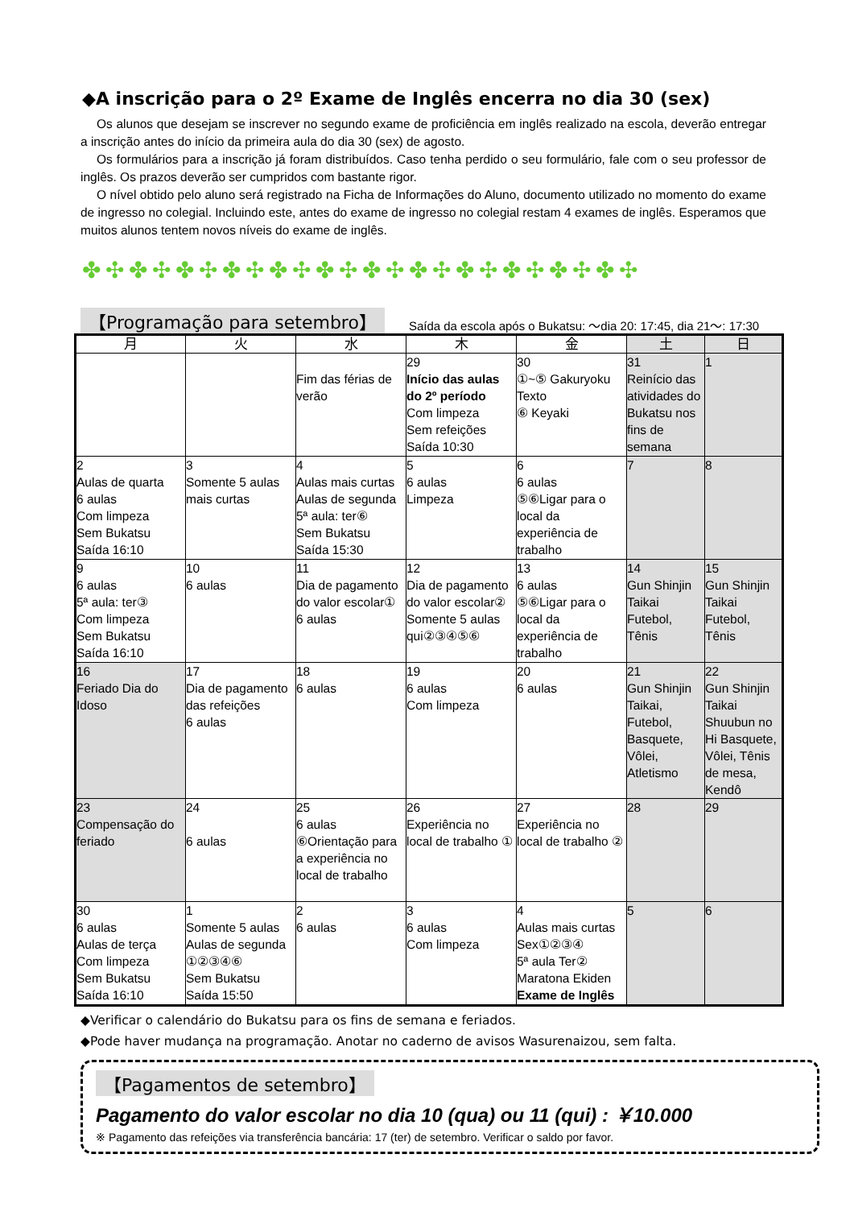◆A inscrição para o 2º Exame de Inglês encerra no dia 30 (sex)
Os alunos que desejam se inscrever no segundo exame de proficiência em inglês realizado na escola, deverão entregar a inscrição antes do início da primeira aula do dia 30 (sex) de agosto.
Os formulários para a inscrição já foram distribuídos. Caso tenha perdido o seu formulário, fale com o seu professor de inglês. Os prazos deverão ser cumpridos com bastante rigor.
O nível obtido pelo aluno será registrado na Ficha de Informações do Aluno, documento utilizado no momento do exame de ingresso no colegial. Incluindo este, antes do exame de ingresso no colegial restam 4 exames de inglês. Esperamos que muitos alunos tentem novos níveis do exame de inglês.
✤✣✤✣✤✣✤✣✤✣✤✣✤✣✤✣✤✣✤✣✤✣✤✣
【Programação para setembro】 Saída da escola após o Bukatsu: ～dia 20: 17:45, dia 21～: 17:30
| 月 | 火 | 水 | 木 | 金 | 土 | 日 |
| --- | --- | --- | --- | --- | --- | --- |
| | | Fim das férias de verão | 29 Início das aulas do 2º período Com limpeza Sem refeições Saída 10:30 | 30 ①~⑤ Gakuryoku Texto ⑥ Keyaki | 31 Reinício das atividades do Bukatsu nos fins de semana | 1 |
| 2 Aulas de quarta 6 aulas Com limpeza Sem Bukatsu Saída 16:10 | 3 Somente 5 aulas mais curtas | 4 Aulas mais curtas Aulas de segunda 5ª aula: ter⑥ Sem Bukatsu Saída 15:30 | 5 6 aulas Limpeza | 6 6 aulas ⑤⑥Ligar para o local da experiência de trabalho | 7 | 8 |
| 9 6 aulas 5ª aula: ter③ Com limpeza Sem Bukatsu Saída 16:10 | 10 6 aulas | 11 Dia de pagamento do valor escolar① 6 aulas | 12 Dia de pagamento do valor escolar② Somente 5 aulas qui②③④⑤⑥ | 13 6 aulas ⑤⑥Ligar para o local da experiência de trabalho | 14 Gun Shinjin Taikai Futebol, Tênis | 15 Gun Shinjin Taikai Futebol, Tênis |
| 16 Feriado Dia do Idoso | 17 Dia de pagamento das refeições 6 aulas | 18 6 aulas | 19 6 aulas Com limpeza | 20 6 aulas | 21 Gun Shinjin Taikai, Futebol, Basquete, Vôlei, Atletismo | 22 Gun Shinjin Taikai Shuubun no Hi Basquete, Vôlei, Tênis de mesa, Kendô |
| 23 Compensação do feriado | 24 6 aulas | 25 6 aulas ⑥Orientação para a experiência no local de trabalho | 26 Experiência no local de trabalho ① | 27 Experiência no local de trabalho ② | 28 | 29 |
| 30 6 aulas Aulas de terça Com limpeza Sem Bukatsu Saída 16:10 | 1 Somente 5 aulas Aulas de segunda ①②③④⑥ Sem Bukatsu Saída 15:50 | 2 6 aulas | 3 6 aulas Com limpeza | 4 Aulas mais curtas Sex①②③④ 5ª aula Ter② Maratona Ekiden Exame de Inglês | 5 | 6 |
◆Verificar o calendário do Bukatsu para os fins de semana e feriados.
◆Pode haver mudança na programação. Anotar no caderno de avisos Wasurenaizou, sem falta.
【Pagamentos de setembro】
Pagamento do valor escolar no dia 10 (qua) ou 11 (qui) : ￥10.000
※ Pagamento das refeições via transferência bancária: 17 (ter) de setembro. Verificar o saldo por favor.